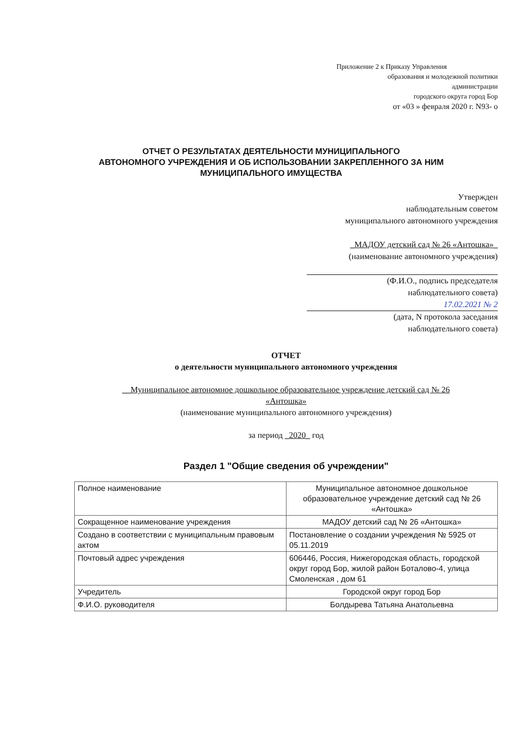Приложение 2 к Приказу Управления
образования и молодежной политики
администрации
городского округа город Бор
от «03 » февраля 2020 г. N93- о
ОТЧЕТ О РЕЗУЛЬТАТАХ ДЕЯТЕЛЬНОСТИ МУНИЦИПАЛЬНОГО
АВТОНОМНОГО УЧРЕЖДЕНИЯ И ОБ ИСПОЛЬЗОВАНИИ ЗАКРЕПЛЕННОГО ЗА НИМ
МУНИЦИПАЛЬНОГО ИМУЩЕСТВА
Утвержден
наблюдательным советом
муниципального автономного учреждения
_МАДОУ детский сад № 26 «Антошка»_
(наименование автономного учреждения)
(Ф.И.О., подпись председателя
наблюдательного совета)
17.02.2021 № 2
(дата, N протокола заседания
наблюдательного совета)
ОТЧЕТ
о деятельности муниципального автономного учреждения
__Муниципальное автономное дошкольное образовательное учреждение детский сад № 26
«Антошка»
(наименование муниципального автономного учреждения)
за период _2020_ год
Раздел 1 "Общие сведения об учреждении"
| Полное наименование | Муниципальное автономное дошкольное образовательное учреждение детский сад № 26 «Антошка» |
| Сокращенное наименование учреждения | МАДОУ детский сад № 26 «Антошка» |
| Создано в соответствии с муниципальным правовым актом | Постановление о создании учреждения № 5925 от 05.11.2019 |
| Почтовый адрес учреждения | 606446, Россия, Нижегородская область, городской округ город Бор, жилой район Боталово-4, улица Смоленская , дом 61 |
| Учредитель | Городской округ город Бор |
| Ф.И.О. руководителя | Болдырева Татьяна Анатольевна |